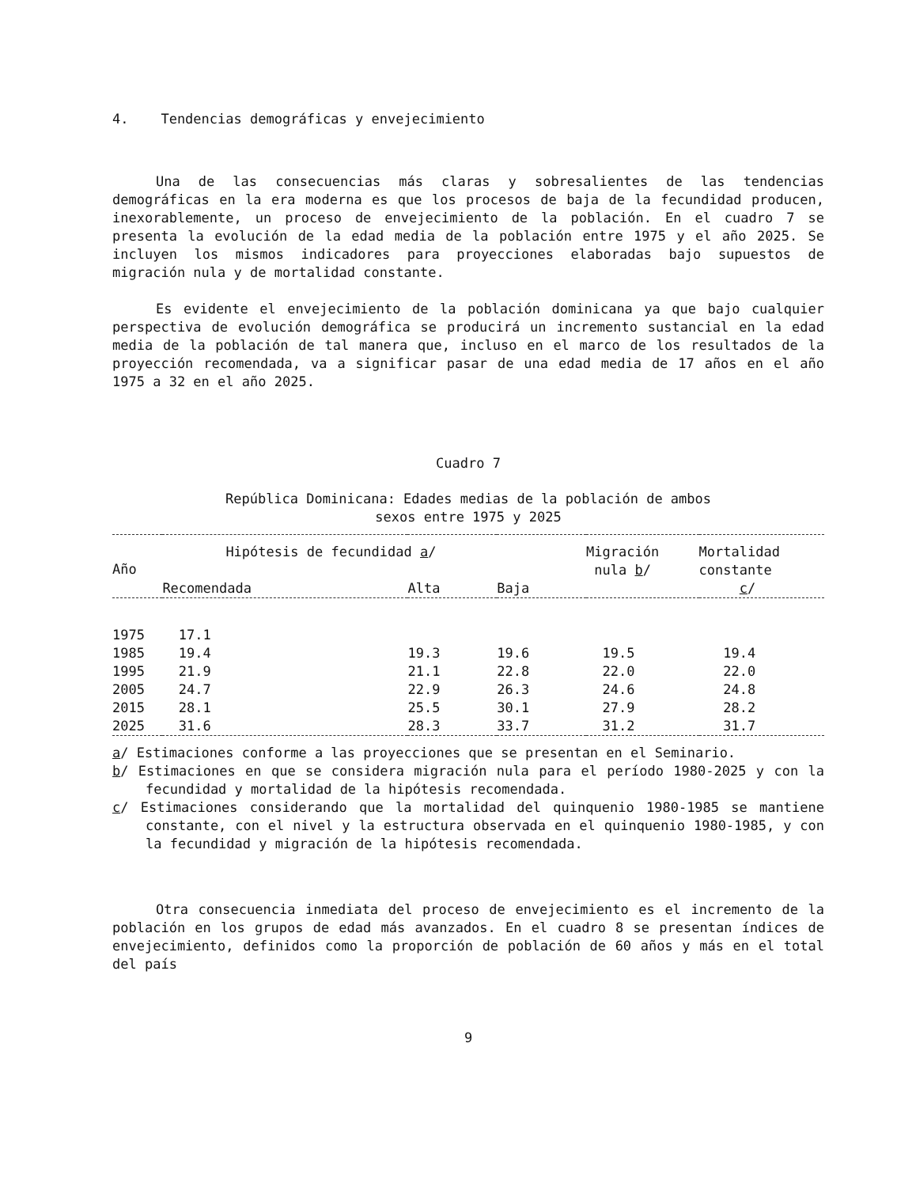4. Tendencias demográficas y envejecimiento
Una de las consecuencias más claras y sobresalientes de las tendencias demográficas en la era moderna es que los procesos de baja de la fecundidad producen, inexorablemente, un proceso de envejecimiento de la población. En el cuadro 7 se presenta la evolución de la edad media de la población entre 1975 y el año 2025. Se incluyen los mismos indicadores para proyecciones elaboradas bajo supuestos de migración nula y de mortalidad constante.
Es evidente el envejecimiento de la población dominicana ya que bajo cualquier perspectiva de evolución demográfica se producirá un incremento sustancial en la edad media de la población de tal manera que, incluso en el marco de los resultados de la proyección recomendada, va a significar pasar de una edad media de 17 años en el año 1975 a 32 en el año 2025.
Cuadro 7
República Dominicana: Edades medias de la población de ambos
sexos entre 1975 y 2025
| Año | Hipótesis de fecundidad a / | | | Migración nula b / | Mortalidad constante c / |
| --- | --- | --- | --- | --- | --- |
| | Recomendada | Alta | Baja | | |
| 1975 | 17.1 | | | | |
| 1985 | 19.4 | 19.3 | 19.6 | 19.5 | 19.4 |
| 1995 | 21.9 | 21.1 | 22.8 | 22.0 | 22.0 |
| 2005 | 24.7 | 22.9 | 26.3 | 24.6 | 24.8 |
| 2015 | 28.1 | 25.5 | 30.1 | 27.9 | 28.2 |
| 2025 | 31.6 | 28.3 | 33.7 | 31.2 | 31.7 |
a/ Estimaciones conforme a las proyecciones que se presentan en el Seminario.
b/ Estimaciones en que se considera migración nula para el período 1980-2025 y con la fecundidad y mortalidad de la hipótesis recomendada.
c/ Estimaciones considerando que la mortalidad del quinquenio 1980-1985 se mantiene constante, con el nivel y la estructura observada en el quinquenio 1980-1985, y con la fecundidad y migración de la hipótesis recomendada.
Otra consecuencia inmediata del proceso de envejecimiento es el incremento de la población en los grupos de edad más avanzados. En el cuadro 8 se presentan índices de envejecimiento, definidos como la proporción de población de 60 años y más en el total del país
9